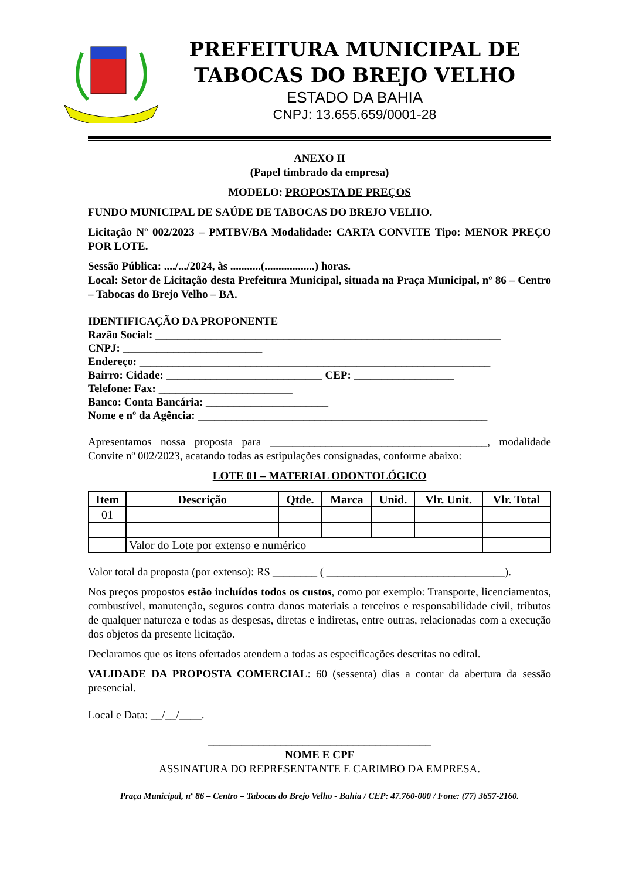PREFEITURA MUNICIPAL DE
TABOCAS DO BREJO VELHO
ESTADO DA BAHIA
CNPJ: 13.655.659/0001-28
ANEXO II
(Papel timbrado da empresa)
MODELO: PROPOSTA DE PREÇOS
FUNDO MUNICIPAL DE SAÚDE DE TABOCAS DO BREJO VELHO.
Licitação Nº 002/2023 – PMTBV/BA Modalidade: CARTA CONVITE Tipo: MENOR PREÇO POR LOTE.
Sessão Pública: ..../.../2024, às ...........(..................) horas.
Local: Setor de Licitação desta Prefeitura Municipal, situada na Praça Municipal, nº 86 – Centro – Tabocas do Brejo Velho – BA.
IDENTIFICAÇÃO DA PROPONENTE
Razão Social: ______________________________________________________________
CNPJ: _________________________
Endereço: _______________________________________________________________
Bairro: Cidade: ____________________________ CEP: __________________
Telefone: Fax: ________________________
Banco: Conta Bancária: ______________________
Nome e nº da Agência: ____________________________________________________
Apresentamos nossa proposta para _______________________________________, modalidade Convite nº 002/2023, acatando todas as estipulações consignadas, conforme abaixo:
LOTE 01 – MATERIAL ODONTOLÓGICO
| Item | Descrição | Qtde. | Marca | Unid. | Vlr. Unit. | Vlr. Total |
| --- | --- | --- | --- | --- | --- | --- |
| 01 | | | | | | |
| | Valor do Lote por extenso e numérico | | | | | |
Valor total da proposta (por extenso): R$ ________ ( ________________________________).
Nos preços propostos estão incluídos todos os custos, como por exemplo: Transporte, licenciamentos, combustível, manutenção, seguros contra danos materiais a terceiros e responsabilidade civil, tributos de qualquer natureza e todas as despesas, diretas e indiretas, entre outras, relacionadas com a execução dos objetos da presente licitação.
Declaramos que os itens ofertados atendem a todas as especificações descritas no edital.
VALIDADE DA PROPOSTA COMERCIAL: 60 (sessenta) dias a contar da abertura da sessão presencial.
Local e Data: __/__/____.
________________________________________
NOME E CPF
ASSINATURA DO REPRESENTANTE E CARIMBO DA EMPRESA.
Praça Municipal, nº 86 – Centro – Tabocas do Brejo Velho - Bahia / CEP: 47.760-000 / Fone: (77) 3657-2160.